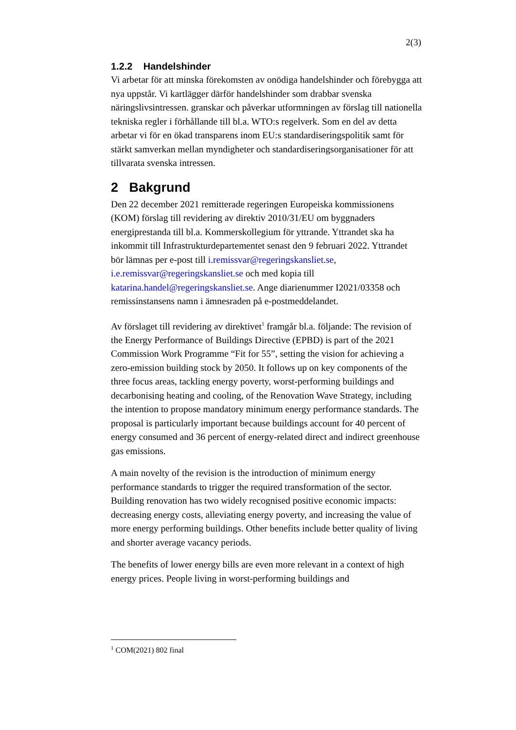2(3)
1.2.2 Handelshinder
Vi arbetar för att minska förekomsten av onödiga handelshinder och förebygga att nya uppstår. Vi kartlägger därför handelshinder som drabbar svenska näringslivsintressen. granskar och påverkar utformningen av förslag till nationella tekniska regler i förhållande till bl.a. WTO:s regelverk. Som en del av detta arbetar vi för en ökad transparens inom EU:s standardiseringspolitik samt för stärkt samverkan mellan myndigheter och standardiseringsorganisationer för att tillvarata svenska intressen.
2 Bakgrund
Den 22 december 2021 remitterade regeringen Europeiska kommissionens (KOM) förslag till revidering av direktiv 2010/31/EU om byggnaders energiprestanda till bl.a. Kommerskollegium för yttrande. Yttrandet ska ha inkommit till Infrastrukturdepartementet senast den 9 februari 2022. Yttrandet bör lämnas per e-post till i.remissvar@regeringskansliet.se, i.e.remissvar@regeringskansliet.se och med kopia till katarina.handel@regeringskansliet.se. Ange diarienummer I2021/03358 och remissinstansens namn i ämnesraden på e-postmeddelandet.
Av förslaget till revidering av direktivet<sup>1</sup> framgår bl.a. följande: The revision of the Energy Performance of Buildings Directive (EPBD) is part of the 2021 Commission Work Programme “Fit for 55”, setting the vision for achieving a zero-emission building stock by 2050. It follows up on key components of the three focus areas, tackling energy poverty, worst-performing buildings and decarbonising heating and cooling, of the Renovation Wave Strategy, including the intention to propose mandatory minimum energy performance standards. The proposal is particularly important because buildings account for 40 percent of energy consumed and 36 percent of energy-related direct and indirect greenhouse gas emissions.
A main novelty of the revision is the introduction of minimum energy performance standards to trigger the required transformation of the sector. Building renovation has two widely recognised positive economic impacts: decreasing energy costs, alleviating energy poverty, and increasing the value of more energy performing buildings. Other benefits include better quality of living and shorter average vacancy periods.
The benefits of lower energy bills are even more relevant in a context of high energy prices. People living in worst-performing buildings and
<sup>1</sup> COM(2021) 802 final